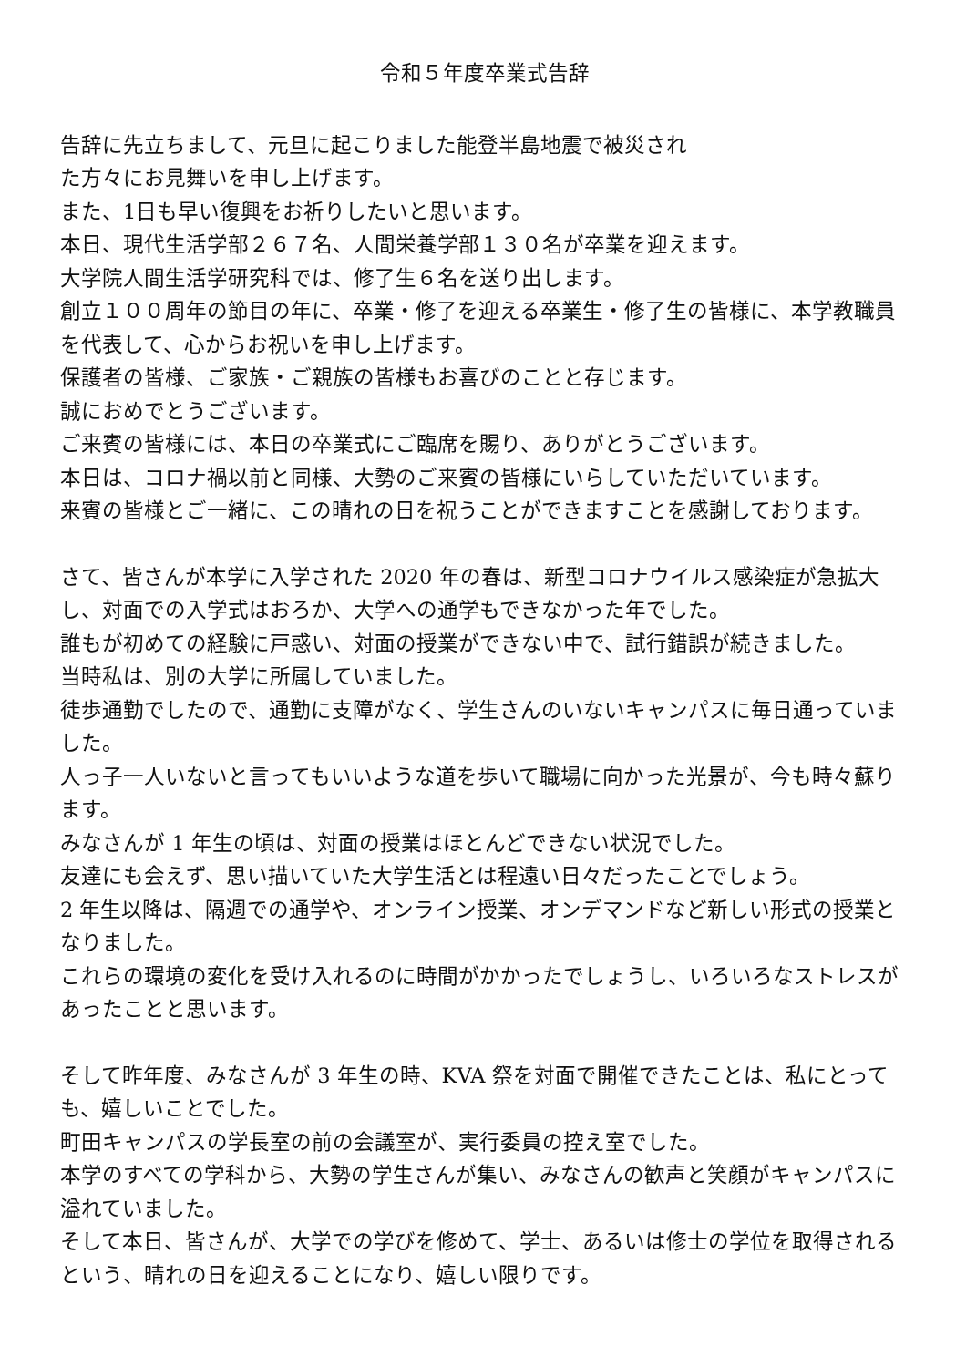令和５年度卒業式告辞
告辞に先立ちまして、元旦に起こりました能登半島地震で被災され
た方々にお見舞いを申し上げます。
また、1日も早い復興をお祈りしたいと思います。
本日、現代生活学部２６７名、人間栄養学部１３０名が卒業を迎えます。
大学院人間生活学研究科では、修了生６名を送り出します。
創立１００周年の節目の年に、卒業・修了を迎える卒業生・修了生の皆様に、本学教職員を代表して、心からお祝いを申し上げます。
保護者の皆様、ご家族・ご親族の皆様もお喜びのことと存じます。
誠におめでとうございます。
ご来賓の皆様には、本日の卒業式にご臨席を賜り、ありがとうございます。
本日は、コロナ禍以前と同様、大勢のご来賓の皆様にいらしていただいています。
来賓の皆様とご一緒に、この晴れの日を祝うことができますことを感謝しております。
さて、皆さんが本学に入学された 2020 年の春は、新型コロナウイルス感染症が急拡大し、対面での入学式はおろか、大学への通学もできなかった年でした。
誰もが初めての経験に戸惑い、対面の授業ができない中で、試行錯誤が続きました。
当時私は、別の大学に所属していました。
徒歩通勤でしたので、通勤に支障がなく、学生さんのいないキャンパスに毎日通っていました。
人っ子一人いないと言ってもいいような道を歩いて職場に向かった光景が、今も時々蘇ります。
みなさんが 1 年生の頃は、対面の授業はほとんどできない状況でした。
友達にも会えず、思い描いていた大学生活とは程遠い日々だったことでしょう。
2 年生以降は、隔週での通学や、オンライン授業、オンデマンドなど新しい形式の授業となりました。
これらの環境の変化を受け入れるのに時間がかかったでしょうし、いろいろなストレスがあったことと思います。
そして昨年度、みなさんが 3 年生の時、KVA 祭を対面で開催できたことは、私にとっても、嬉しいことでした。
町田キャンパスの学長室の前の会議室が、実行委員の控え室でした。
本学のすべての学科から、大勢の学生さんが集い、みなさんの歓声と笑顔がキャンパスに溢れていました。
そして本日、皆さんが、大学での学びを修めて、学士、あるいは修士の学位を取得されるという、晴れの日を迎えることになり、嬉しい限りです。